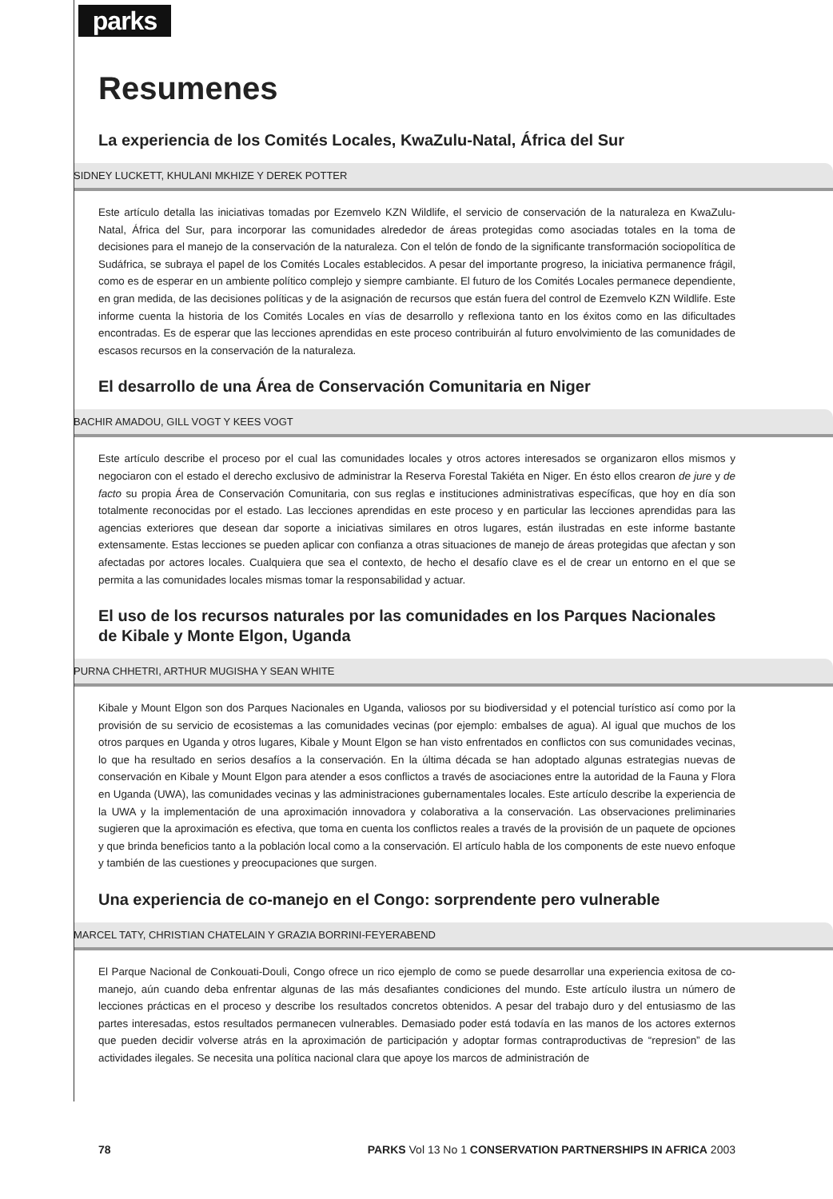parks
Resumenes
La experiencia de los Comités Locales, KwaZulu-Natal, África del Sur
SIDNEY LUCKETT, KHULANI MKHIZE Y DEREK POTTER
Este artículo detalla las iniciativas tomadas por Ezemvelo KZN Wildlife, el servicio de conservación de la naturaleza en KwaZulu-Natal, África del Sur, para incorporar las comunidades alrededor de áreas protegidas como asociadas totales en la toma de decisiones para el manejo de la conservación de la naturaleza. Con el telón de fondo de la significante transformación sociopolítica de Sudáfrica, se subraya el papel de los Comités Locales establecidos. A pesar del importante progreso, la iniciativa permanence frágil, como es de esperar en un ambiente político complejo y siempre cambiante. El futuro de los Comités Locales permanece dependiente, en gran medida, de las decisiones políticas y de la asignación de recursos que están fuera del control de Ezemvelo KZN Wildlife. Este informe cuenta la historia de los Comités Locales en vías de desarrollo y reflexiona tanto en los éxitos como en las dificultades encontradas. Es de esperar que las lecciones aprendidas en este proceso contribuirán al futuro envolvimiento de las comunidades de escasos recursos en la conservación de la naturaleza.
El desarrollo de una Área de Conservación Comunitaria en Niger
BACHIR AMADOU, GILL VOGT Y KEES VOGT
Este artículo describe el proceso por el cual las comunidades locales y otros actores interesados se organizaron ellos mismos y negociaron con el estado el derecho exclusivo de administrar la Reserva Forestal Takiéta en Niger. En ésto ellos crearon de jure y de facto su propia Área de Conservación Comunitaria, con sus reglas e instituciones administrativas específicas, que hoy en día son totalmente reconocidas por el estado. Las lecciones aprendidas en este proceso y en particular las lecciones aprendidas para las agencias exteriores que desean dar soporte a iniciativas similares en otros lugares, están ilustradas en este informe bastante extensamente. Estas lecciones se pueden aplicar con confianza a otras situaciones de manejo de áreas protegidas que afectan y son afectadas por actores locales. Cualquiera que sea el contexto, de hecho el desafío clave es el de crear un entorno en el que se permita a las comunidades locales mismas tomar la responsabilidad y actuar.
El uso de los recursos naturales por las comunidades en los Parques Nacionales de Kibale y Monte Elgon, Uganda
PURNA CHHETRI, ARTHUR MUGISHA Y SEAN WHITE
Kibale y Mount Elgon son dos Parques Nacionales en Uganda, valiosos por su biodiversidad y el potencial turístico así como por la provisión de su servicio de ecosistemas a las comunidades vecinas (por ejemplo: embalses de agua). Al igual que muchos de los otros parques en Uganda y otros lugares, Kibale y Mount Elgon se han visto enfrentados en conflictos con sus comunidades vecinas, lo que ha resultado en serios desafíos a la conservación. En la última década se han adoptado algunas estrategias nuevas de conservación en Kibale y Mount Elgon para atender a esos conflictos a través de asociaciones entre la autoridad de la Fauna y Flora en Uganda (UWA), las comunidades vecinas y las administraciones gubernamentales locales. Este artículo describe la experiencia de la UWA y la implementación de una aproximación innovadora y colaborativa a la conservación. Las observaciones preliminaries sugieren que la aproximación es efectiva, que toma en cuenta los conflictos reales a través de la provisión de un paquete de opciones y que brinda beneficios tanto a la población local como a la conservación. El artículo habla de los components de este nuevo enfoque y también de las cuestiones y preocupaciones que surgen.
Una experiencia de co-manejo en el Congo: sorprendente pero vulnerable
MARCEL TATY, CHRISTIAN CHATELAIN Y GRAZIA BORRINI-FEYERABEND
El Parque Nacional de Conkouati-Douli, Congo ofrece un rico ejemplo de como se puede desarrollar una experiencia exitosa de co-manejo, aún cuando deba enfrentar algunas de las más desafiantes condiciones del mundo. Este artículo ilustra un número de lecciones prácticas en el proceso y describe los resultados concretos obtenidos. A pesar del trabajo duro y del entusiasmo de las partes interesadas, estos resultados permanecen vulnerables. Demasiado poder está todavía en las manos de los actores externos que pueden decidir volverse atrás en la aproximación de participación y adoptar formas contraproductivas de “represion” de las actividades ilegales. Se necesita una política nacional clara que apoye los marcos de administración de
78 PARKS Vol 13 No 1 CONSERVATION PARTNERSHIPS IN AFRICA 2003